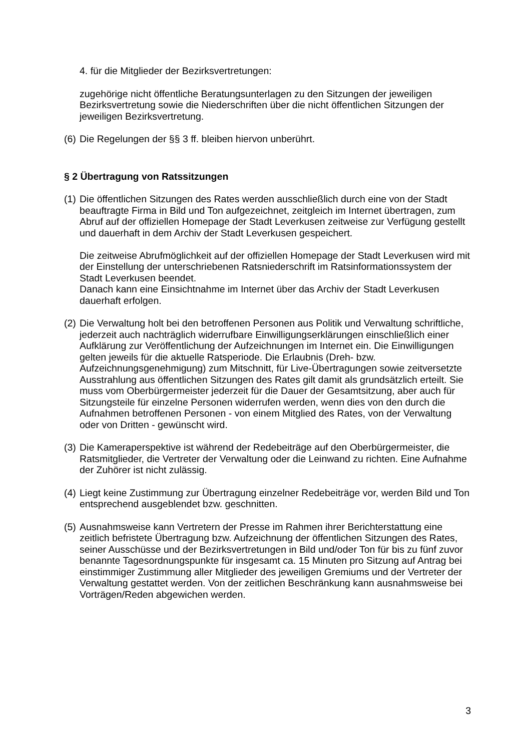4. für die Mitglieder der Bezirksvertretungen:
zugehörige nicht öffentliche Beratungsunterlagen zu den Sitzungen der jeweiligen Bezirksvertretung sowie die Niederschriften über die nicht öffentlichen Sitzungen der jeweiligen Bezirksvertretung.
(6)
Die Regelungen der §§ 3 ff. bleiben hiervon unberührt.
§ 2 Übertragung von Ratssitzungen
(1)
Die öffentlichen Sitzungen des Rates werden ausschließlich durch eine von der Stadt beauftragte Firma in Bild und Ton aufgezeichnet, zeitgleich im Internet übertragen, zum Abruf auf der offiziellen Homepage der Stadt Leverkusen zeitweise zur Verfügung gestellt und dauerhaft in dem Archiv der Stadt Leverkusen gespeichert.
Die zeitweise Abrufmöglichkeit auf der offiziellen Homepage der Stadt Leverkusen wird mit der Einstellung der unterschriebenen Ratsniederschrift im Ratsinformationssystem der Stadt Leverkusen beendet.
Danach kann eine Einsichtnahme im Internet über das Archiv der Stadt Leverkusen dauerhaft erfolgen.
(2)
Die Verwaltung holt bei den betroffenen Personen aus Politik und Verwaltung schriftliche, jederzeit auch nachträglich widerrufbare Einwilligungserklärungen einschließlich einer Aufklärung zur Veröffentlichung der Aufzeichnungen im Internet ein. Die Einwilligungen gelten jeweils für die aktuelle Ratsperiode. Die Erlaubnis (Dreh- bzw. Aufzeichnungsgenehmigung) zum Mitschnitt, für Live-Übertragungen sowie zeitversetzte Ausstrahlung aus öffentlichen Sitzungen des Rates gilt damit als grundsätzlich erteilt. Sie muss vom Oberbürgermeister jederzeit für die Dauer der Gesamtsitzung, aber auch für Sitzungsteile für einzelne Personen widerrufen werden, wenn dies von den durch die Aufnahmen betroffenen Personen - von einem Mitglied des Rates, von der Verwaltung oder von Dritten - gewünscht wird.
(3)
Die Kameraperspektive ist während der Redebeiträge auf den Oberbürgermeister, die Ratsmitglieder, die Vertreter der Verwaltung oder die Leinwand zu richten. Eine Aufnahme der Zuhörer ist nicht zulässig.
(4)
Liegt keine Zustimmung zur Übertragung einzelner Redebeiträge vor, werden Bild und Ton entsprechend ausgeblendet bzw. geschnitten.
(5)
Ausnahmsweise kann Vertretern der Presse im Rahmen ihrer Berichterstattung eine zeitlich befristete Übertragung bzw. Aufzeichnung der öffentlichen Sitzungen des Rates, seiner Ausschüsse und der Bezirksvertretungen in Bild und/oder Ton für bis zu fünf zuvor benannte Tagesordnungspunkte für insgesamt ca. 15 Minuten pro Sitzung auf Antrag bei einstimmiger Zustimmung aller Mitglieder des jeweiligen Gremiums und der Vertreter der Verwaltung gestattet werden. Von der zeitlichen Beschränkung kann ausnahmsweise bei Vorträgen/Reden abgewichen werden.
3